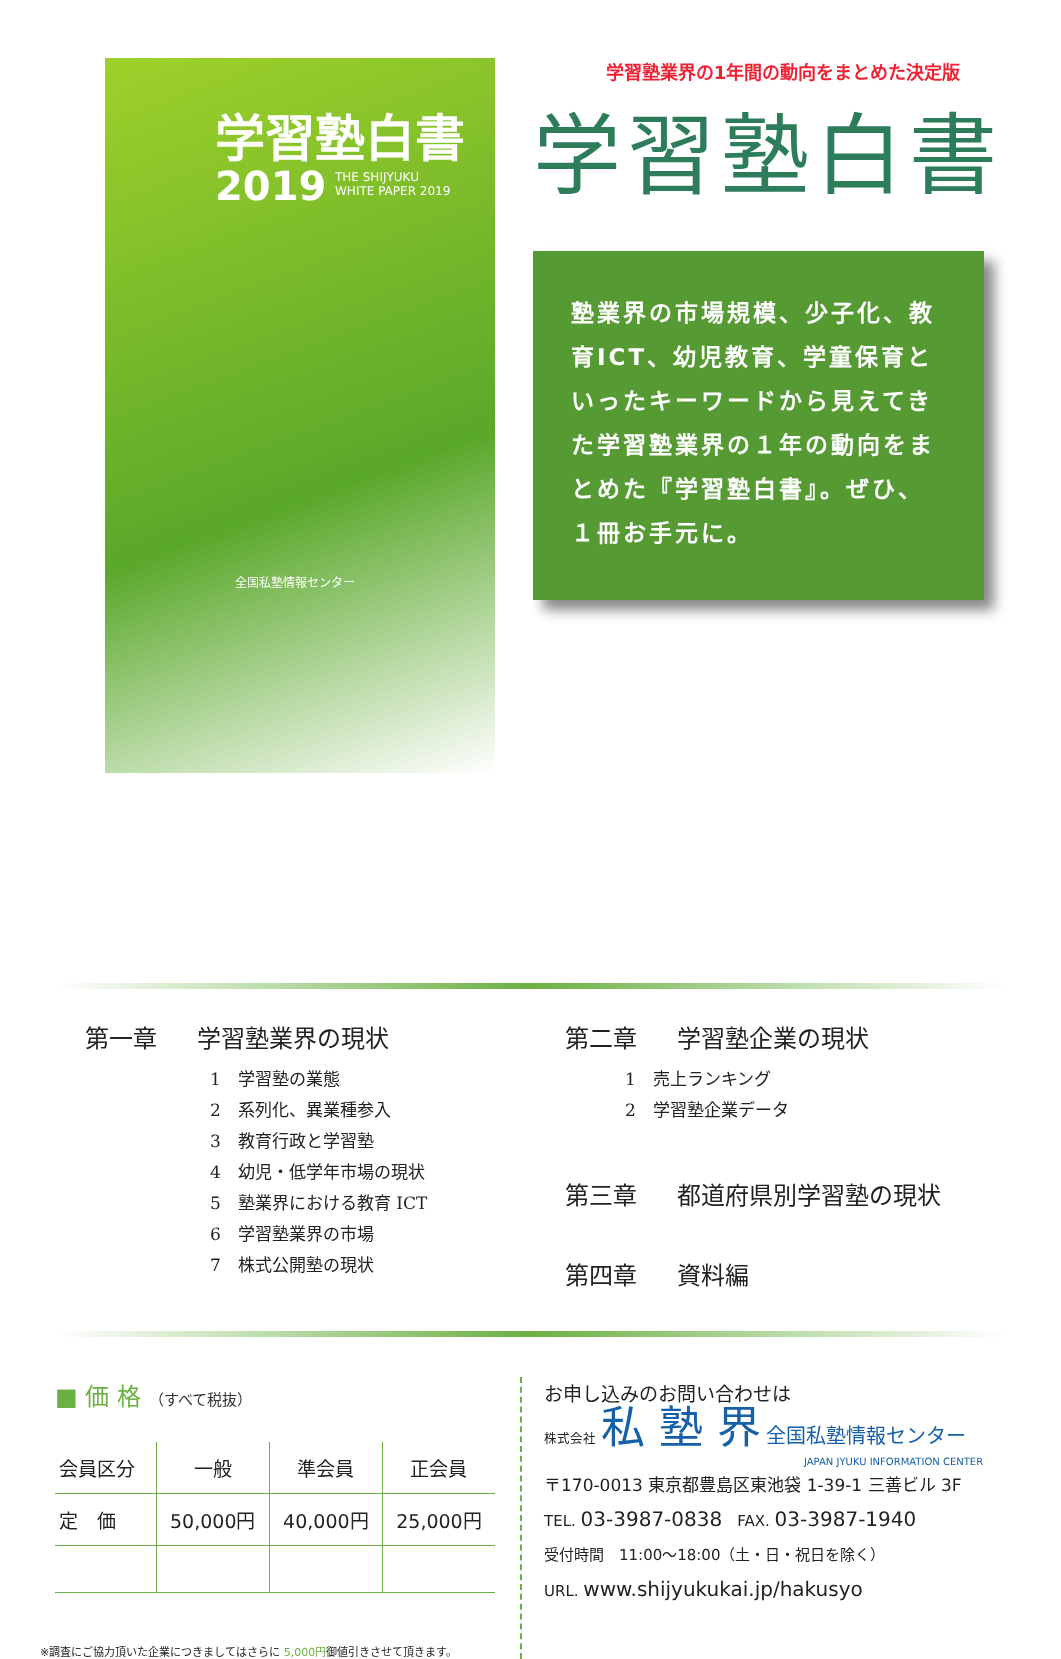学習塾白書
2019
THE SHIJYUKU
WHITE PAPER 2019
全国私塾情報センター
学習塾業界の1年間の動向をまとめた決定版
学習塾白書
塾業界の市場規模、少子化、教育ICT、幼児教育、学童保育といったキーワードから見えてきた学習塾業界の１年の動向をまとめた『学習塾白書』。ぜひ、１冊お手元に。
第一章 学習塾業界の現状
1　学習塾の業態
2　系列化、異業種参入
3　教育行政と学習塾
4　幼児・低学年市場の現状
5　塾業界における教育 ICT
6　学習塾業界の市場
7　株式公開塾の現状
第二章 学習塾企業の現状
1　売上ランキング
2　学習塾企業データ
第三章 都道府県別学習塾の現状
第四章 資料編
■ 価 格 （すべて税抜）
| 会員区分 | 一般 | 準会員 | 正会員 |
| --- | --- | --- | --- |
| 定 価 | 50,000円 | 40,000円 | 25,000円 |
※調査にご協力頂いた企業につきましてはさらに 5,000円御値引きさせて頂きます。
お申し込みのお問い合わせは
株式会社 私 塾 界 全国私塾情報センター
JAPAN JYUKU INFORMATION CENTER
〒170-0013 東京都豊島区東池袋 1-39-1 三善ビル 3F
TEL. 03-3987-0838　FAX. 03-3987-1940
受付時間　11:00〜18:00（土・日・祝日を除く）
URL. www.shijyukukai.jp/hakusyo